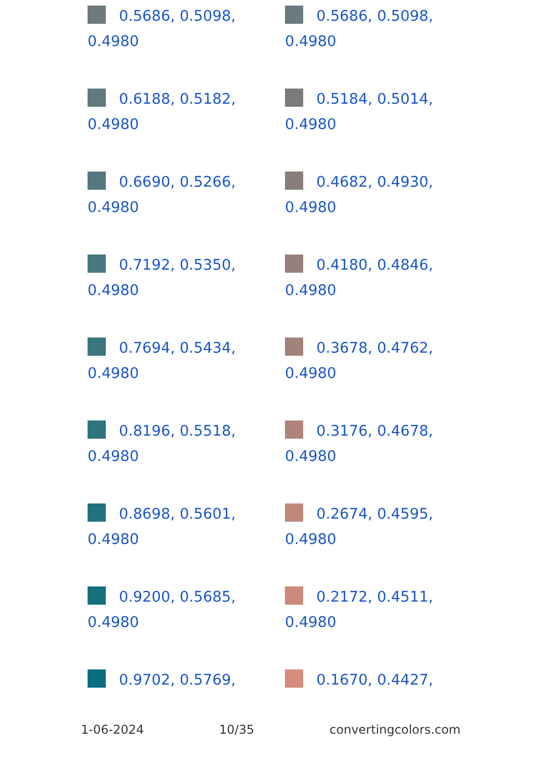0.5686, 0.5098, 0.4980
0.5686, 0.5098, 0.4980
0.6188, 0.5182, 0.4980
0.5184, 0.5014, 0.4980
0.6690, 0.5266, 0.4980
0.4682, 0.4930, 0.4980
0.7192, 0.5350, 0.4980
0.4180, 0.4846, 0.4980
0.7694, 0.5434, 0.4980
0.3678, 0.4762, 0.4980
0.8196, 0.5518, 0.4980
0.3176, 0.4678, 0.4980
0.8698, 0.5601, 0.4980
0.2674, 0.4595, 0.4980
0.9200, 0.5685, 0.4980
0.2172, 0.4511, 0.4980
0.9702, 0.5769,
0.1670, 0.4427,
1-06-2024 10/35 convertingcolors.com